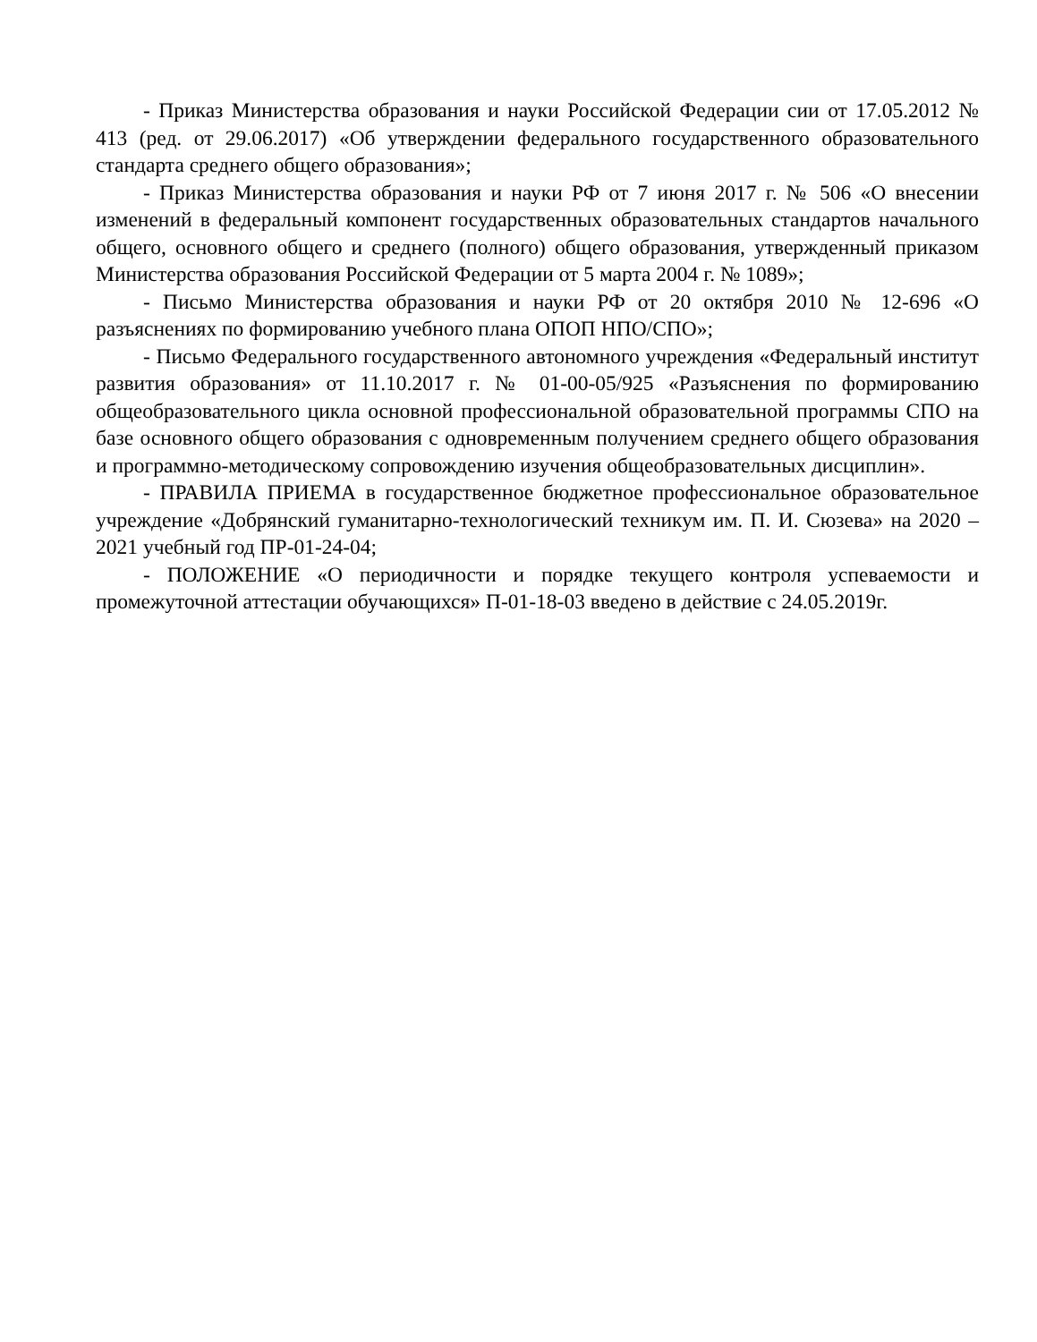- Приказ Министерства образования и науки Российской Федерации сии от 17.05.2012 № 413 (ред. от 29.06.2017) «Об утверждении федерального государственного образовательного стандарта среднего общего образования»;
- Приказ Министерства образования и науки РФ от 7 июня 2017 г. № 506 «О внесении изменений в федеральный компонент государственных образовательных стандартов начального общего, основного общего и среднего (полного) общего образования, утвержденный приказом Министерства образования Российской Федерации от 5 марта 2004 г. № 1089»;
- Письмо Министерства образования и науки РФ от 20 октября 2010 № 12-696 «О разъяснениях по формированию учебного плана ОПОП НПО/СПО»;
- Письмо Федерального государственного автономного учреждения «Федеральный институт развития образования» от 11.10.2017 г. № 01-00-05/925 «Разъяснения по формированию общеобразовательного цикла основной профессиональной образовательной программы СПО на базе основного общего образования с одновременным получением среднего общего образования и программно-методическому сопровождению изучения общеобразовательных дисциплин».
- ПРАВИЛА ПРИЕМА в государственное бюджетное профессиональное образовательное учреждение «Добрянский гуманитарно-технологический техникум им. П. И. Сюзева» на 2020 – 2021 учебный год ПР-01-24-04;
- ПОЛОЖЕНИЕ «О периодичности и порядке текущего контроля успеваемости и промежуточной аттестации обучающихся» П-01-18-03 введено в действие с 24.05.2019г.